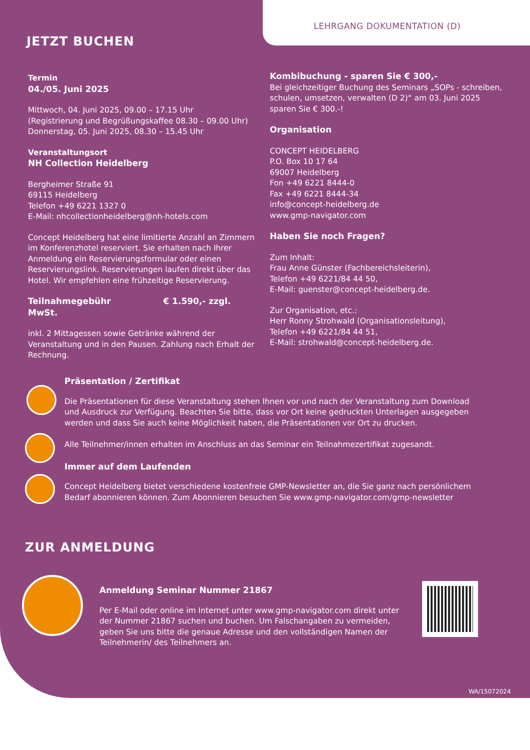LEHRGANG DOKUMENTATION (D)
JETZT BUCHEN
Termin
04./05. Juni 2025
Mittwoch, 04. Juni 2025, 09.00 – 17.15 Uhr
(Registrierung und Begrüßungskaffee 08.30 – 09.00 Uhr)
Donnerstag, 05. Juni 2025, 08.30 – 15.45 Uhr
Veranstaltungsort
NH Collection Heidelberg
Bergheimer Straße 91
69115 Heidelberg
Telefon +49 6221 1327 0
E-Mail: nhcollectionheidelberg@nh-hotels.com
Concept Heidelberg hat eine limitierte Anzahl an Zimmern im Konferenzhotel reserviert. Sie erhalten nach Ihrer Anmeldung ein Reservierungsformular oder einen Reservierungslink. Reservierungen laufen direkt über das Hotel. Wir empfehlen eine frühzeitige Reservierung.
Teilnahmegebühr € 1.590,- zzgl. MwSt.
inkl. 2 Mittagessen sowie Getränke während der Veranstaltung und in den Pausen. Zahlung nach Erhalt der Rechnung.
Kombibuchung - sparen Sie € 300,-
Bei gleichzeitiger Buchung des Seminars „SOPs - schreiben, schulen, umsetzen, verwalten (D 2)“ am 03. Juni 2025 sparen Sie € 300.-!
Organisation
CONCEPT HEIDELBERG
P.O. Box 10 17 64
69007 Heidelberg
Fon +49 6221 8444-0
Fax +49 6221 8444-34
info@concept-heidelberg.de
www.gmp-navigator.com
Haben Sie noch Fragen?
Zum Inhalt:
Frau Anne Günster (Fachbereichsleiterin),
Telefon +49 6221/84 44 50,
E-Mail: guenster@concept-heidelberg.de.
Zur Organisation, etc.:
Herr Ronny Strohwald (Organisationsleitung),
Telefon +49 6221/84 44 51,
E-Mail: strohwald@concept-heidelberg.de.
Präsentation / Zertifikat
Die Präsentationen für diese Veranstaltung stehen Ihnen vor und nach der Veranstaltung zum Download und Ausdruck zur Verfügung. Beachten Sie bitte, dass vor Ort keine gedruckten Unterlagen ausgegeben werden und dass Sie auch keine Möglichkeit haben, die Präsentationen vor Ort zu drucken.
Alle Teilnehmer/innen erhalten im Anschluss an das Seminar ein Teilnahmezertifikat zugesandt.
Immer auf dem Laufenden
Concept Heidelberg bietet verschiedene kostenfreie GMP-Newsletter an, die Sie ganz nach persönlichem Bedarf abonnieren können. Zum Abonnieren besuchen Sie www.gmp-navigator.com/gmp-newsletter
ZUR ANMELDUNG
Anmeldung Seminar Nummer 21867
Per E-Mail oder online im Internet unter www.gmp-navigator.com direkt unter der Nummer 21867 suchen und buchen. Um Falschangaben zu vermeiden, geben Sie uns bitte die genaue Adresse und den vollständigen Namen der Teilnehmerin/ des Teilnehmers an.
WA/15072024